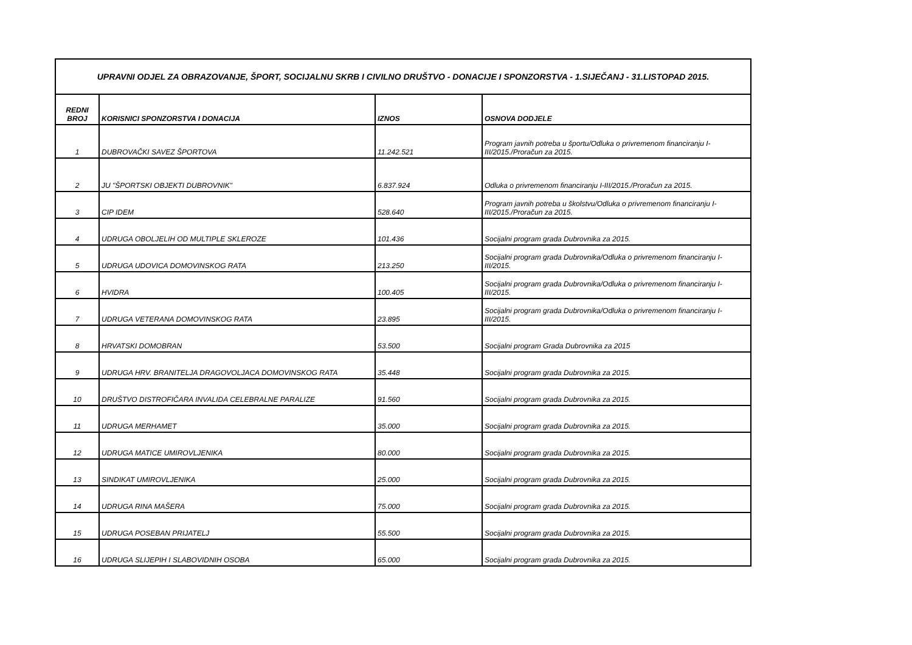| UPRAVNI ODJEL ZA OBRAZOVANJE, ŠPORT, SOCIJALNU SKRB I CIVILNO DRUŠTVO - DONACIJE I SPONZORSTVA - 1.SIJEČANJ - 31.LISTOPAD 2015. | | | |
| REDNI BROJ | KORISNICI SPONZORSTVA I DONACIJA | IZNOS | OSNOVA DODJELE |
| 1 | DUBROVAČKI SAVEZ ŠPORTOVA | 11.242.521 | Program javnih potreba u športu/Odluka o privremenom financiranju I-III/2015./Proračun za 2015. |
| 2 | JU "ŠPORTSKI OBJEKTI DUBROVNIK" | 6.837.924 | Odluka o privremenom financiranju I-III/2015./Proračun za 2015. |
| 3 | CIP IDEM | 528.640 | Program javnih potreba u školstvu/Odluka o privremenom financiranju I-III/2015./Proračun za 2015. |
| 4 | UDRUGA OBOLJELIH OD MULTIPLE SKLEROZE | 101.436 | Socijalni program grada Dubrovnika za 2015. |
| 5 | UDRUGA UDOVICA DOMOVINSKOG RATA | 213.250 | Socijalni program grada Dubrovnika/Odluka o privremenom financiranju I-III/2015. |
| 6 | HVIDRA | 100.405 | Socijalni program grada Dubrovnika/Odluka o privremenom financiranju I-III/2015. |
| 7 | UDRUGA VETERANA DOMOVINSKOG RATA | 23.895 | Socijalni program grada Dubrovnika/Odluka o privremenom financiranju I-III/2015. |
| 8 | HRVATSKI DOMOBRAN | 53.500 | Socijalni program Grada Dubrovnika za 2015 |
| 9 | UDRUGA HRV. BRANITELJA DRAGOVOLJACA DOMOVINSKOG RATA | 35.448 | Socijalni program grada Dubrovnika za 2015. |
| 10 | DRUŠTVO DISTROFIČARA INVALIDA CELEBRALNE PARALIZE | 91.560 | Socijalni program grada Dubrovnika za 2015. |
| 11 | UDRUGA MERHAMET | 35.000 | Socijalni program grada Dubrovnika za 2015. |
| 12 | UDRUGA MATICE UMIROVLJENIKA | 80.000 | Socijalni program grada Dubrovnika za 2015. |
| 13 | SINDIKAT UMIROVLJENIKA | 25.000 | Socijalni program grada Dubrovnika za 2015. |
| 14 | UDRUGA RINA MAŠERA | 75.000 | Socijalni program grada Dubrovnika za 2015. |
| 15 | UDRUGA POSEBAN PRIJATELJ | 55.500 | Socijalni program grada Dubrovnika za 2015. |
| 16 | UDRUGA SLIJEPIH I SLABOVIDNIH OSOBA | 65.000 | Socijalni program grada Dubrovnika za 2015. |